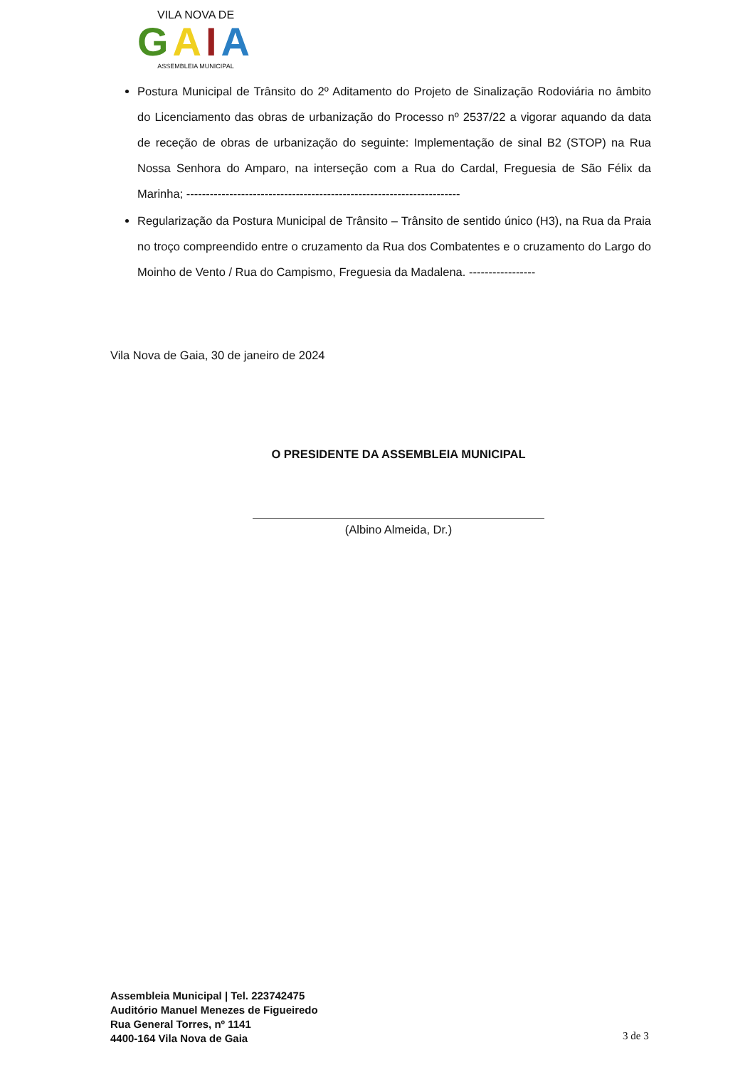VILA NOVA DE
GAIA
ASSEMBLEIA MUNICIPAL
Postura Municipal de Trânsito do 2º Aditamento do Projeto de Sinalização Rodoviária no âmbito do Licenciamento das obras de urbanização do Processo nº 2537/22 a vigorar aquando da data de receção de obras de urbanização do seguinte: Implementação de sinal B2 (STOP) na Rua Nossa Senhora do Amparo, na interseção com a Rua do Cardal, Freguesia de São Félix da Marinha; ----------------------------------------------------------------------
Regularização da Postura Municipal de Trânsito – Trânsito de sentido único (H3), na Rua da Praia no troço compreendido entre o cruzamento da Rua dos Combatentes e o cruzamento do Largo do Moinho de Vento / Rua do Campismo, Freguesia da Madalena. -----------------
Vila Nova de Gaia, 30 de janeiro de 2024
O PRESIDENTE DA ASSEMBLEIA MUNICIPAL
(Albino Almeida, Dr.)
Assembleia Municipal | Tel. 223742475
Auditório Manuel Menezes de Figueiredo
Rua General Torres, nº 1141
4400-164 Vila Nova de Gaia
3 de 3